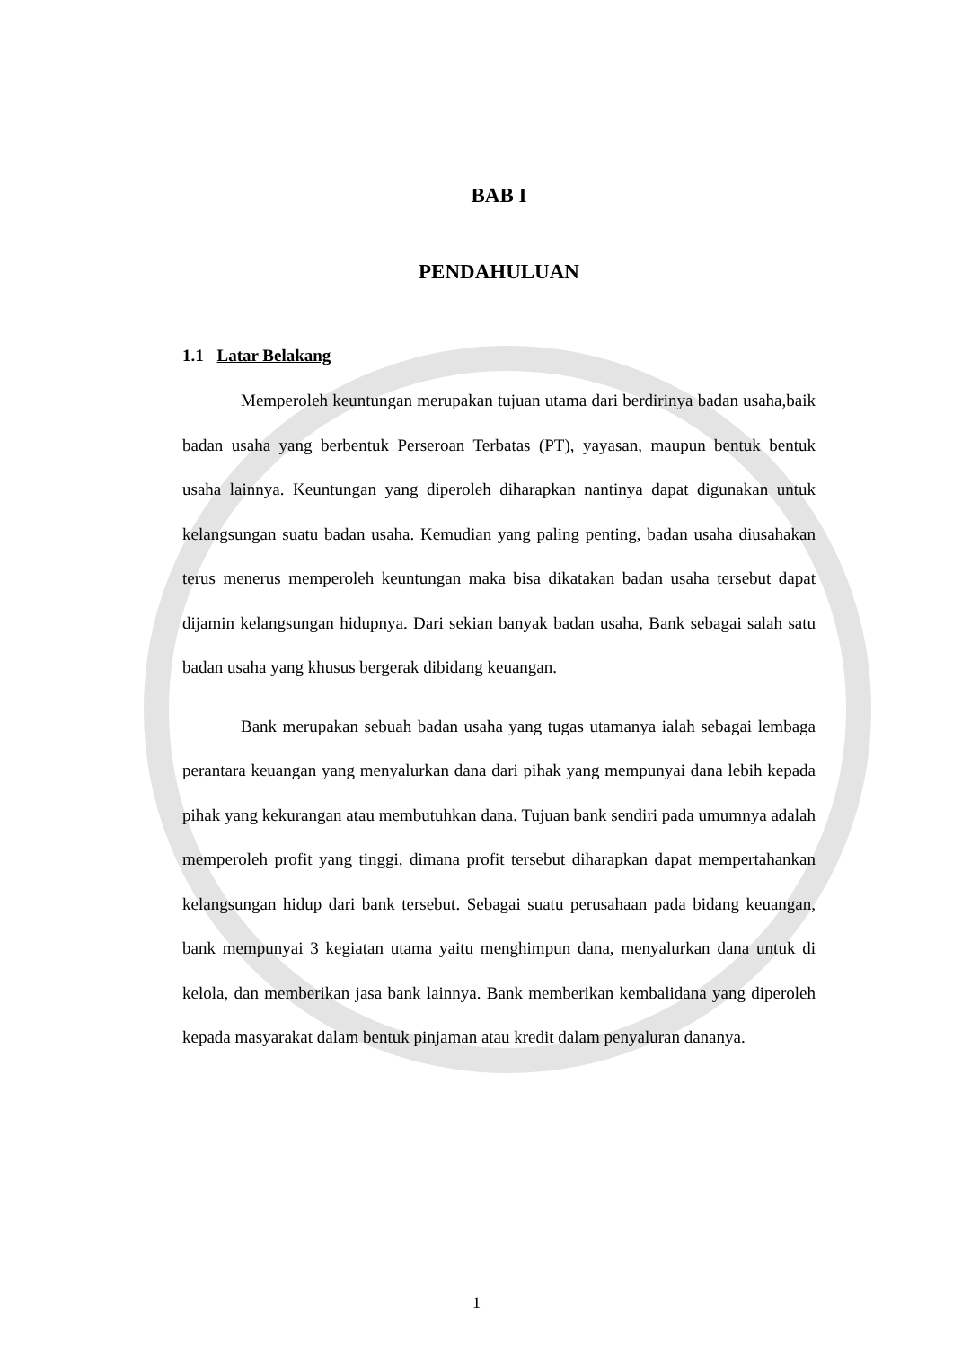BAB I
PENDAHULUAN
1.1 Latar Belakang
Memperoleh keuntungan merupakan tujuan utama dari berdirinya badan usaha,baik badan usaha yang berbentuk Perseroan Terbatas (PT), yayasan, maupun bentuk bentuk usaha lainnya. Keuntungan yang diperoleh diharapkan nantinya dapat digunakan untuk kelangsungan suatu badan usaha. Kemudian yang paling penting, badan usaha diusahakan terus menerus memperoleh keuntungan maka bisa dikatakan badan usaha tersebut dapat dijamin kelangsungan hidupnya. Dari sekian banyak badan usaha, Bank sebagai salah satu badan usaha yang khusus bergerak dibidang keuangan.
Bank merupakan sebuah badan usaha yang tugas utamanya ialah sebagai lembaga perantara keuangan yang menyalurkan dana dari pihak yang mempunyai dana lebih kepada pihak yang kekurangan atau membutuhkan dana. Tujuan bank sendiri pada umumnya adalah memperoleh profit yang tinggi, dimana profit tersebut diharapkan dapat mempertahankan kelangsungan hidup dari bank tersebut. Sebagai suatu perusahaan pada bidang keuangan, bank mempunyai 3 kegiatan utama yaitu menghimpun dana, menyalurkan dana untuk di kelola, dan memberikan jasa bank lainnya. Bank memberikan kembalidana yang diperoleh kepada masyarakat dalam bentuk pinjaman atau kredit dalam penyaluran dananya.
1